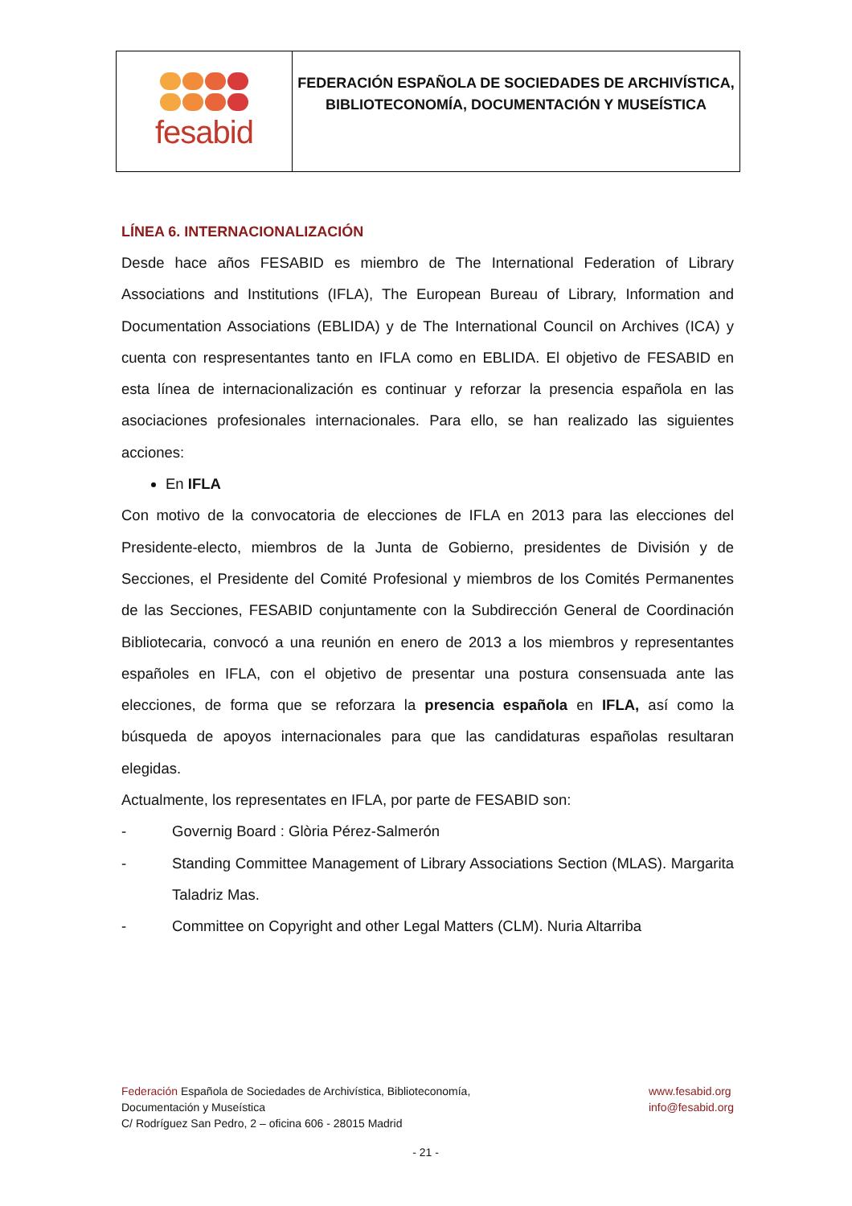fesabid
FEDERACIÓN ESPAÑOLA DE SOCIEDADES DE ARCHIVÍSTICA,
BIBLIOTECONOMÍA, DOCUMENTACIÓN Y MUSEÍSTICA
LÍNEA 6. INTERNACIONALIZACIÓN
Desde hace años FESABID es miembro de The International Federation of Library Associations and Institutions (IFLA), The European Bureau of Library, Information and Documentation Associations (EBLIDA) y de The International Council on Archives (ICA) y cuenta con respresentantes tanto en IFLA como en EBLIDA. El objetivo de FESABID en esta línea de internacionalización es continuar y reforzar la presencia española en las asociaciones profesionales internacionales. Para ello, se han realizado las siguientes acciones:
En IFLA
Con motivo de la convocatoria de elecciones de IFLA en 2013 para las elecciones del Presidente-electo, miembros de la Junta de Gobierno, presidentes de División y de Secciones, el Presidente del Comité Profesional y miembros de los Comités Permanentes de las Secciones, FESABID conjuntamente con la Subdirección General de Coordinación Bibliotecaria, convocó a una reunión en enero de 2013 a los miembros y representantes españoles en IFLA, con el objetivo de presentar una postura consensuada ante las elecciones, de forma que se reforzara la presencia española en IFLA, así como la búsqueda de apoyos internacionales para que las candidaturas españolas resultaran elegidas.
Actualmente, los representates en IFLA, por parte de FESABID son:
- Governig Board : Glòria Pérez-Salmerón
- Standing Committee Management of Library Associations Section (MLAS). Margarita Taladriz Mas.
- Committee on Copyright and other Legal Matters (CLM). Nuria Altarriba
Federación Española de Sociedades de Archivística, Biblioteconomía,
Documentación y Museística
C/ Rodríguez San Pedro, 2 – oficina 606 - 28015 Madrid
www.fesabid.org
info@fesabid.org
- 21 -